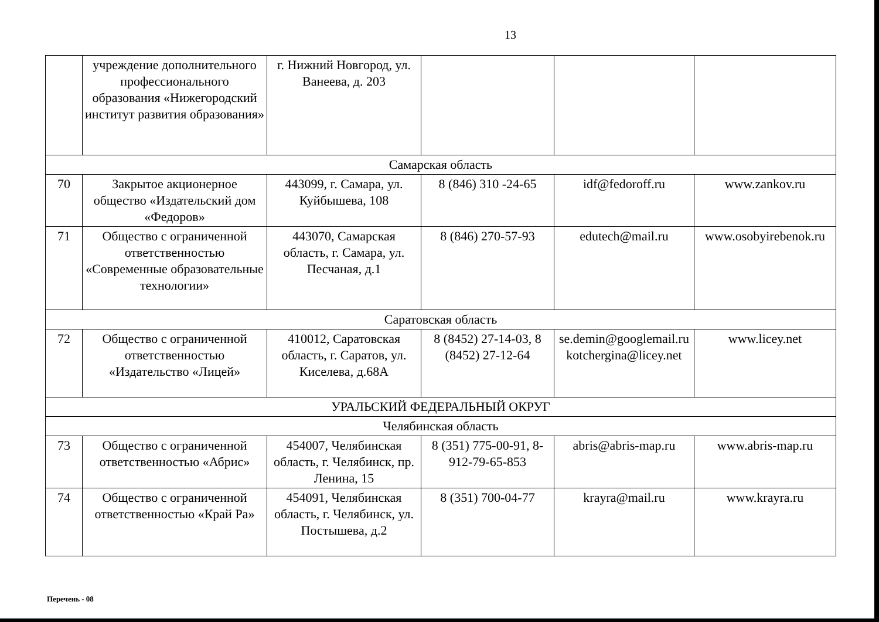13
| | учреждение дополнительного профессионального образования «Нижегородский институт развития образования» | г. Нижний Новгород, ул. Ванеева, д. 203 | | | |
| Самарская область | | | | | |
| 70 | Закрытое акционерное общество «Издательский дом «Федоров» | 443099, г. Самара, ул. Куйбышева, 108 | 8 (846) 310 -24-65 | idf@fedoroff.ru | www.zankov.ru |
| 71 | Общество с ограниченной ответственностью «Современные образовательные технологии» | 443070, Самарская область, г. Самара, ул. Песчаная, д.1 | 8 (846) 270-57-93 | edutech@mail.ru | www.osobyirebenok.ru |
| Саратовская область | | | | | |
| 72 | Общество с ограниченной ответственностью «Издательство «Лицей» | 410012, Саратовская область, г. Саратов, ул. Киселева, д.68А | 8 (8452) 27-14-03, 8 (8452) 27-12-64 | se.demin@googlemail.ru kotchergina@licey.net | www.licey.net |
| УРАЛЬСКИЙ ФЕДЕРАЛЬНЫЙ ОКРУГ | | | | | |
| Челябинская область | | | | | |
| 73 | Общество с ограниченной ответственностью «Абрис» | 454007, Челябинская область, г. Челябинск, пр. Ленина, 15 | 8 (351) 775-00-91, 8-912-79-65-853 | abris@abris-map.ru | www.abris-map.ru |
| 74 | Общество с ограниченной ответственностью «Край Ра» | 454091, Челябинская область, г. Челябинск, ул. Постышева, д.2 | 8 (351) 700-04-77 | krayra@mail.ru | www.krayra.ru |
Перечень - 08